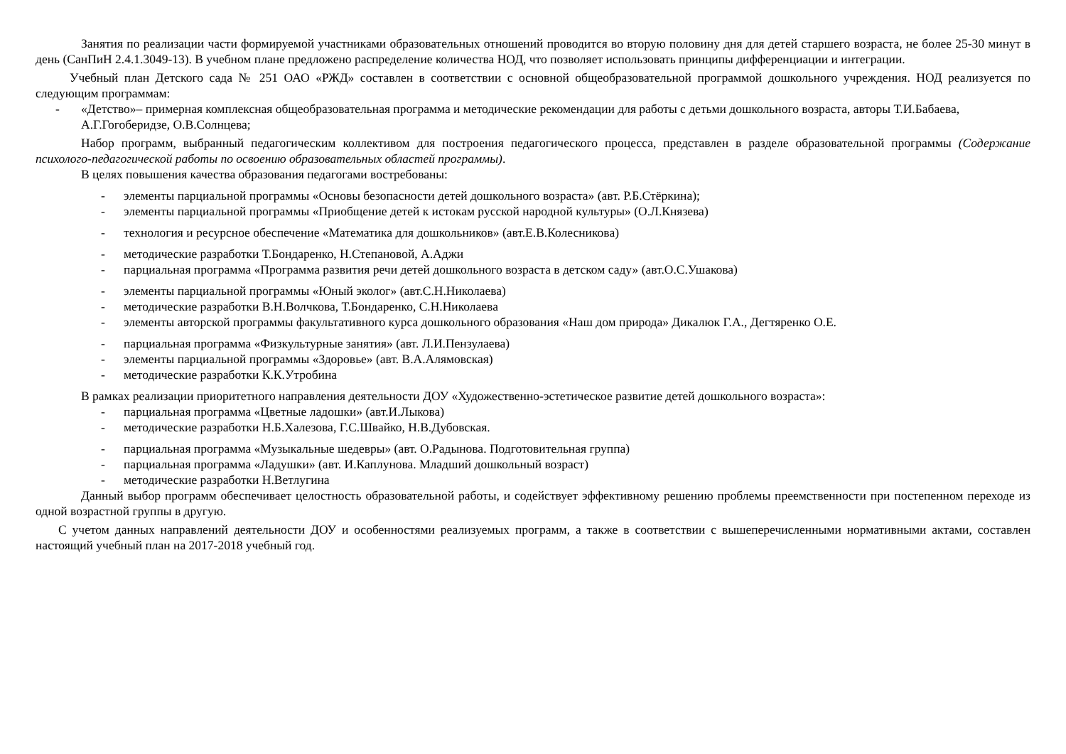Занятия по реализации части формируемой участниками образовательных отношений проводится во вторую половину дня для детей старшего возраста, не более 25-30 минут в день (СанПиН 2.4.1.3049-13). В учебном плане предложено распределение количества НОД, что позволяет использовать принципы дифференциации и интеграции.
Учебный план Детского сада № 251 ОАО «РЖД» составлен в соответствии с основной общеобразовательной программой дошкольного учреждения. НОД реализуется по следующим программам:
- «Детство»– примерная комплексная общеобразовательная программа и методические рекомендации для работы с детьми дошкольного возраста, авторы Т.И.Бабаева, А.Г.Гогоберидзе, О.В.Солнцева;
Набор программ, выбранный педагогическим коллективом для построения педагогического процесса, представлен в разделе образовательной программы (Содержание психолого-педагогической работы по освоению образовательных областей программы).
В целях повышения качества образования педагогами востребованы:
- элементы парциальной программы «Основы безопасности детей дошкольного возраста» (авт. Р.Б.Стёркина);
- элементы парциальной программы «Приобщение детей к истокам русской народной культуры» (О.Л.Князева)
- технология и ресурсное обеспечение «Математика для дошкольников» (авт.Е.В.Колесникова)
- методические разработки Т.Бондаренко, Н.Степановой, А.Аджи
- парциальная программа «Программа развития речи детей дошкольного возраста в детском саду» (авт.О.С.Ушакова)
- элементы парциальной программы «Юный эколог» (авт.С.Н.Николаева)
- методические разработки В.Н.Волчкова, Т.Бондаренко, С.Н.Николаева
- элементы авторской программы факультативного курса дошкольного образования «Наш дом природа» Дикалюк Г.А., Дегтяренко О.Е.
- парциальная программа «Физкультурные занятия» (авт. Л.И.Пензулаева)
- элементы парциальной программы «Здоровье» (авт. В.А.Алямовская)
- методические разработки К.К.Утробина
В рамках реализации приоритетного направления деятельности ДОУ «Художественно-эстетическое развитие детей дошкольного возраста»:
- парциальная программа «Цветные ладошки» (авт.И.Лыкова)
- методические разработки Н.Б.Халезова, Г.С.Швайко, Н.В.Дубовская.
- парциальная программа «Музыкальные шедевры» (авт. О.Радынова. Подготовительная группа)
- парциальная программа «Ладушки» (авт. И.Каплунова. Младший дошкольный возраст)
- методические разработки Н.Ветлугина
Данный выбор программ обеспечивает целостность образовательной работы, и содействует эффективному решению проблемы преемственности при постепенном переходе из одной возрастной группы в другую.
С учетом данных направлений деятельности ДОУ и особенностями реализуемых программ, а также в соответствии с вышеперечисленными нормативными актами, составлен настоящий учебный план на 2017-2018 учебный год.